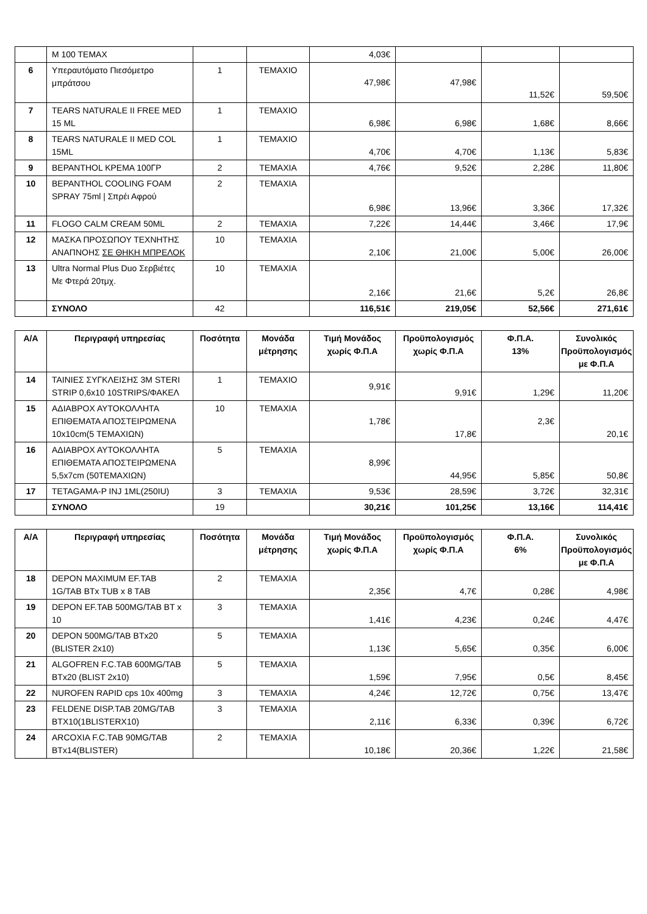| | M 100 TEMAX | | | 4,03€ | | | |
| 6 | Υπεραυτόματο Πιεσόμετρο μπράτσου | 1 | ΤΕΜΑΧΙΟ | 47,98€ | 47,98€ | 11,52€ | 59,50€ |
| 7 | TEARS NATURALE II FREE MED 15 ML | 1 | ΤΕΜΑΧΙΟ | 6,98€ | 6,98€ | 1,68€ | 8,66€ |
| 8 | TEARS NATURALE II MED COL 15ML | 1 | ΤΕΜΑΧΙΟ | 4,70€ | 4,70€ | 1,13€ | 5,83€ |
| 9 | BEPANTHOL ΚΡΕΜΑ 100ΓΡ | 2 | ΤΕΜΑΧΙΑ | 4,76€ | 9,52€ | 2,28€ | 11,80€ |
| 10 | BEPANTHOL COOLING FOAM SPRAY 75ml / Σπρέι Αφρού | 2 | ΤΕΜΑΧΙΑ | 6,98€ | 13,96€ | 3,36€ | 17,32€ |
| 11 | FLOGO CALM CREAM 50ML | 2 | ΤΕΜΑΧΙΑ | 7,22€ | 14,44€ | 3,46€ | 17,9€ |
| 12 | ΜΑΣΚΑ ΠΡΟΣΩΠΟΥ ΤΕΧΝΗΤΗΣ ΑΝΑΠΝΟΗΣ ΣΕ ΘΗΚΗ ΜΠΡΕΛΟΚ | 10 | ΤΕΜΑΧΙΑ | 2,10€ | 21,00€ | 5,00€ | 26,00€ |
| 13 | Ultra Normal Plus Duo Σερβιέτες Με Φτερά 20τμχ. | 10 | ΤΕΜΑΧΙΑ | 2,16€ | 21,6€ | 5,2€ | 26,8€ |
| | ΣΥΝΟΛΟ | 42 | | 116,51€ | 219,05€ | 52,56€ | 271,61€ |
| Α/Α | Περιγραφή υπηρεσίας | Ποσότητα | Μονάδα μέτρησης | Τιμή Μονάδος χωρίς Φ.Π.Α | Προϋπολογισμός χωρίς Φ.Π.Α | Φ.Π.Α. 13% | Συνολικός Προϋπολογισμός με Φ.Π.Α |
| --- | --- | --- | --- | --- | --- | --- | --- |
| 14 | ΤΑΙΝΙΕΣ ΣΥΓΚΛΕΙΣΗΣ 3M STERI STRIP 0,6x10 10STRIPS/ΦΑΚΕΛ | 1 | ΤΕΜΑΧΙΟ | 9,91€ | 9,91€ | 1,29€ | 11,20€ |
| 15 | ΑΔΙΑΒΡΟΧ ΑΥΤΟΚΟΛΛΗΤΑ ΕΠΙΘΕΜΑΤΑ ΑΠΟΣΤΕΙΡΩΜΕΝΑ 10x10cm(5 ΤΕΜΑΧΙΩΝ) | 10 | ΤΕΜΑΧΙΑ | 1,78€ | 17,8€ | 2,3€ | 20,1€ |
| 16 | ΑΔΙΑΒΡΟΧ ΑΥΤΟΚΟΛΛΗΤΑ ΕΠΙΘΕΜΑΤΑ ΑΠΟΣΤΕΙΡΩΜΕΝΑ 5,5x7cm (50ΤΕΜΑΧΙΩΝ) | 5 | ΤΕΜΑΧΙΑ | 8,99€ | 44,95€ | 5,85€ | 50,8€ |
| 17 | TETAGAMA-P INJ 1ML(250IU) | 3 | ΤΕΜΑΧΙΑ | 9,53€ | 28,59€ | 3,72€ | 32,31€ |
| | ΣΥΝΟΛΟ | 19 | | 30,21€ | 101,25€ | 13,16€ | 114,41€ |
| Α/Α | Περιγραφή υπηρεσίας | Ποσότητα | Μονάδα μέτρησης | Τιμή Μονάδος χωρίς Φ.Π.Α | Προϋπολογισμός χωρίς Φ.Π.Α | Φ.Π.Α. 6% | Συνολικός Προϋπολογισμός με Φ.Π.Α |
| --- | --- | --- | --- | --- | --- | --- | --- |
| 18 | DEPON MAXIMUM EF.TAB 1G/TAB BTx TUB x 8 TAB | 2 | ΤΕΜΑΧΙΑ | 2,35€ | 4,7€ | 0,28€ | 4,98€ |
| 19 | DEPON EF.TAB 500MG/TAB BT x 10 | 3 | ΤΕΜΑΧΙΑ | 1,41€ | 4,23€ | 0,24€ | 4,47€ |
| 20 | DEPON 500MG/TAB BTx20 (BLISTER 2x10) | 5 | ΤΕΜΑΧΙΑ | 1,13€ | 5,65€ | 0,35€ | 6,00€ |
| 21 | ALGOFREN F.C.TAB 600MG/TAB BTx20 (BLIST 2x10) | 5 | ΤΕΜΑΧΙΑ | 1,59€ | 7,95€ | 0,5€ | 8,45€ |
| 22 | NUROFEN RAPID cps 10x 400mg | 3 | ΤΕΜΑΧΙΑ | 4,24€ | 12,72€ | 0,75€ | 13,47€ |
| 23 | FELDENE DISP.TAB 20MG/TAB BTX10(1BLISTERX10) | 3 | ΤΕΜΑΧΙΑ | 2,11€ | 6,33€ | 0,39€ | 6,72€ |
| 24 | ARCOXIA F.C.TAB 90MG/TAB BTx14(BLISTER) | 2 | ΤΕΜΑΧΙΑ | 10,18€ | 20,36€ | 1,22€ | 21,58€ |